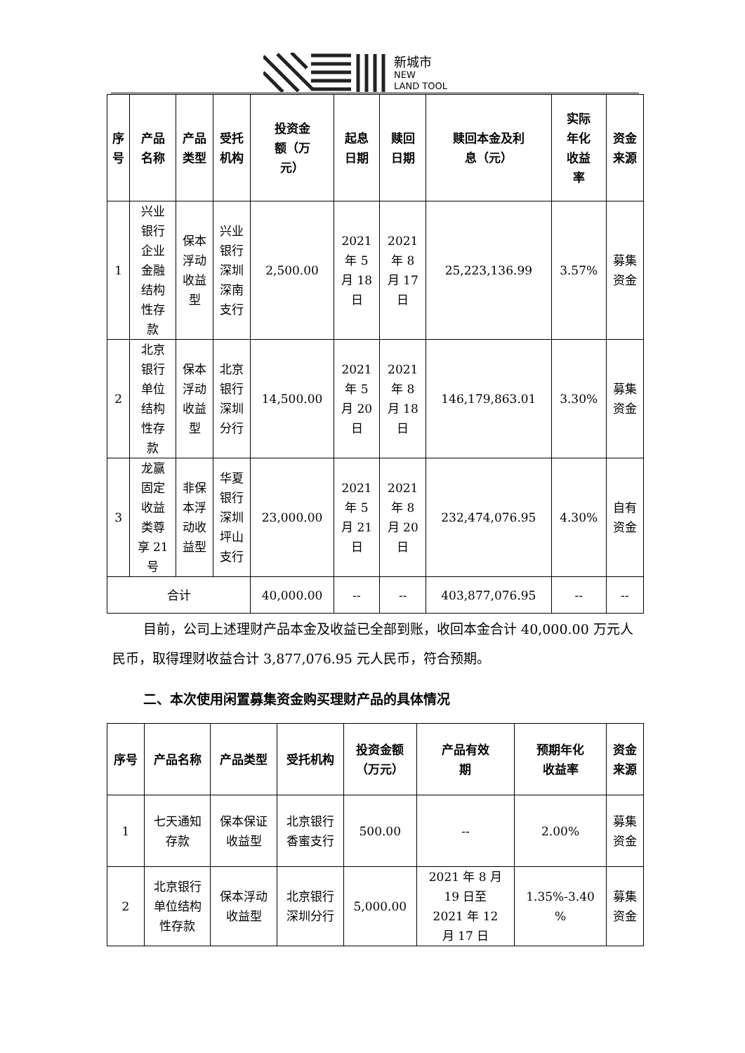新城市
NEW
LAND TOOL
| 序 号 | 产品 名称 | 产品 类型 | 受托 机构 | 投资金 额（万 元） | 起息 日期 | 赎回 日期 | 赎回本金及利 息（元） | 实际 年化 收益 率 | 资金 来源 |
| --- | --- | --- | --- | --- | --- | --- | --- | --- | --- |
| 1 | 兴业 银行 企业 金融 结构 性存 款 | 保本 浮动 收益 型 | 兴业 银行 深圳 深南 支行 | 2,500.00 | 2021 年 5 月 18 日 | 2021 年 8 月 17 日 | 25,223,136.99 | 3.57% | 募集 资金 |
| 2 | 北京 银行 单位 结构 性存 款 | 保本 浮动 收益 型 | 北京 银行 深圳 分行 | 14,500.00 | 2021 年 5 月 20 日 | 2021 年 8 月 18 日 | 146,179,863.01 | 3.30% | 募集 资金 |
| 3 | 龙赢 固定 收益 类尊 享 21 号 | 非保 本浮 动收 益型 | 华夏 银行 深圳 坪山 支行 | 23,000.00 | 2021 年 5 月 21 日 | 2021 年 8 月 20 日 | 232,474,076.95 | 4.30% | 自有 资金 |
| 合计 | | | | 40,000.00 | -- | -- | 403,877,076.95 | -- | -- |
目前，公司上述理财产品本金及收益已全部到账，收回本金合计 40,000.00 万元人民币，取得理财收益合计 3,877,076.95 元人民币，符合预期。
二、本次使用闲置募集资金购买理财产品的具体情况
| 序号 | 产品名称 | 产品类型 | 受托机构 | 投资金额 （万元） | 产品有效 期 | 预期年化 收益率 | 资金 来源 |
| --- | --- | --- | --- | --- | --- | --- | --- |
| 1 | 七天通知 存款 | 保本保证 收益型 | 北京银行 香蜜支行 | 500.00 | -- | 2.00% | 募集 资金 |
| 2 | 北京银行 单位结构 性存款 | 保本浮动 收益型 | 北京银行 深圳分行 | 5,000.00 | 2021 年 8 月 19 日至 2021 年 12 月 17 日 | 1.35%-3.40 % | 募集 资金 |